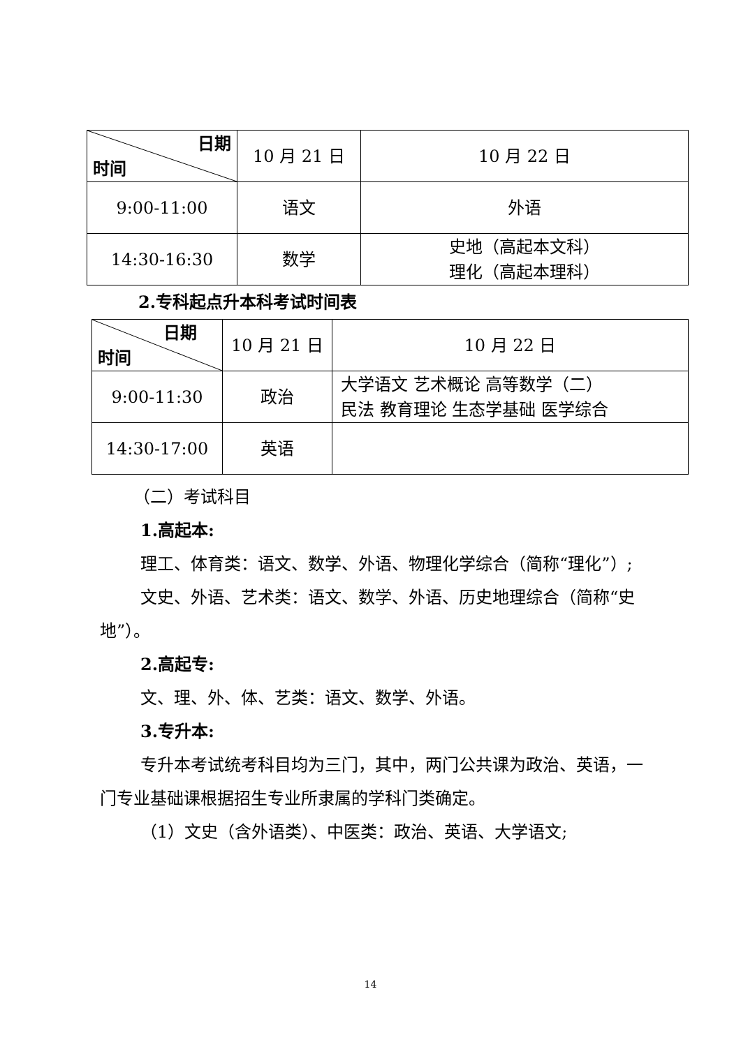| 日期 时间 | 10 月 21 日 | 10 月 22 日 |
| 9:00-11:00 | 语文 | 外语 |
| 14:30-16:30 | 数学 | 史地（高起本文科） 理化（高起本理科） |
2.专科起点升本科考试时间表
| 日期 时间 | 10 月 21 日 | 10 月 22 日 |
| 9:00-11:30 | 政治 | 大学语文 艺术概论 高等数学（二） 民法 教育理论 生态学基础 医学综合 |
| 14:30-17:00 | 英语 | |
（二）考试科目
1.高起本:
理工、体育类：语文、数学、外语、物理化学综合（简称“理化”）;
文史、外语、艺术类：语文、数学、外语、历史地理综合（简称“史地”）。
2.高起专:
文、理、外、体、艺类：语文、数学、外语。
3.专升本:
专升本考试统考科目均为三门，其中，两门公共课为政治、英语，一门专业基础课根据招生专业所隶属的学科门类确定。
（1）文史（含外语类）、中医类：政治、英语、大学语文;
14